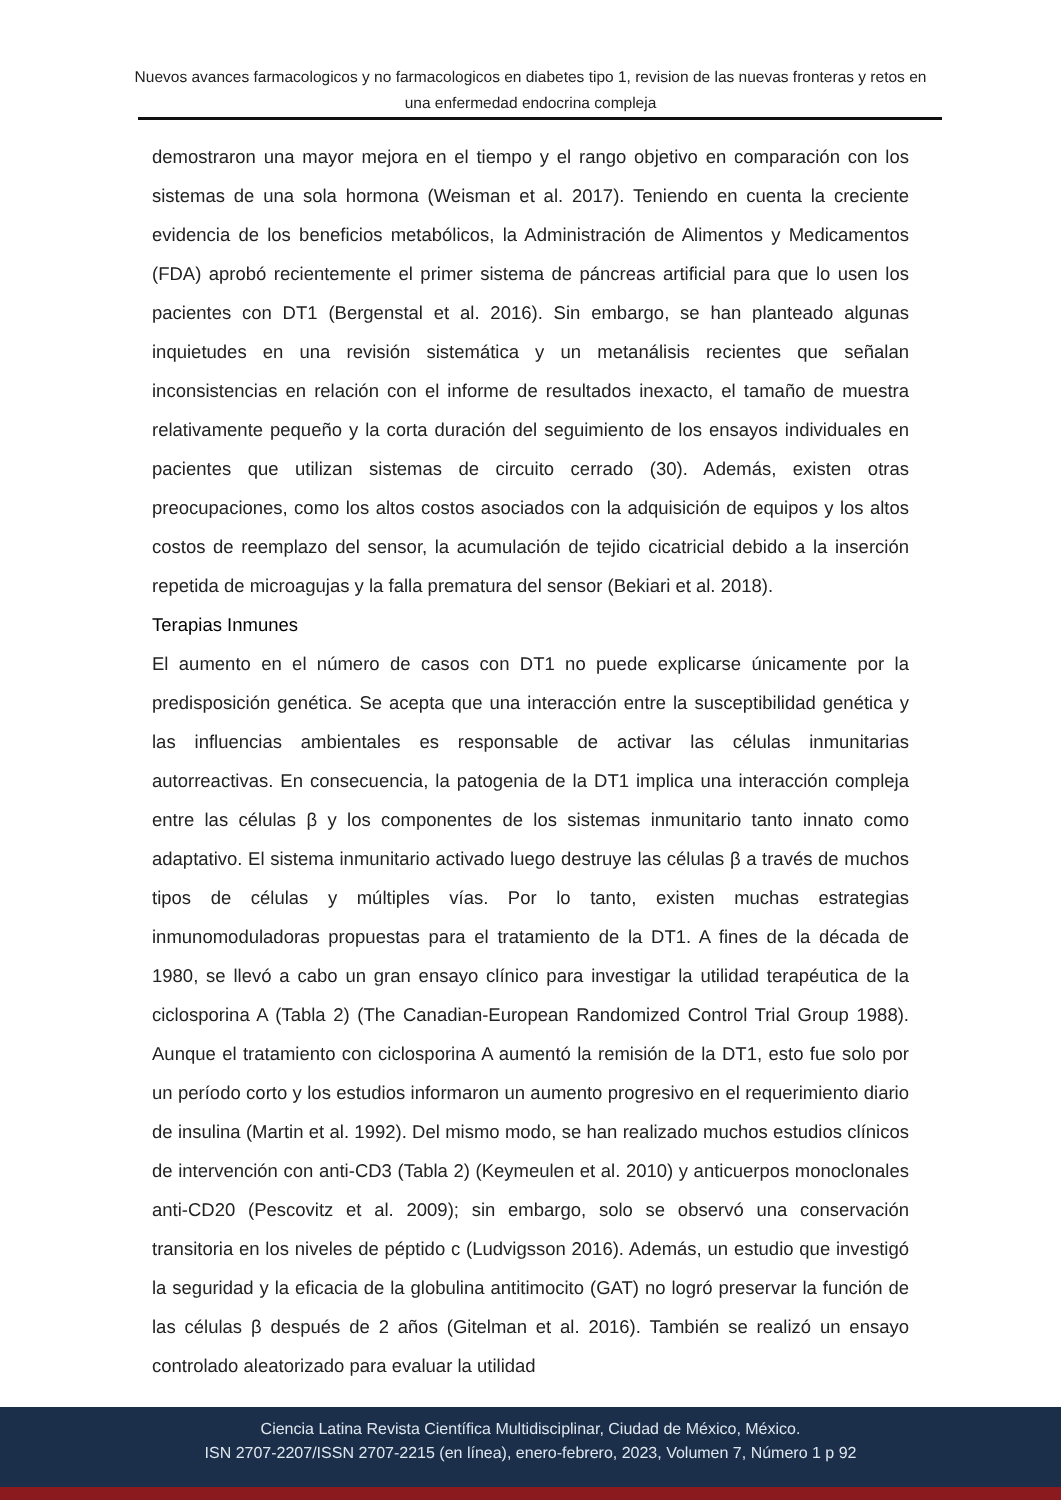Nuevos avances farmacologicos y no farmacologicos en diabetes tipo 1, revision de las nuevas fronteras y retos en una enfermedad endocrina compleja
demostraron una mayor mejora en el tiempo y el rango objetivo en comparación con los sistemas de una sola hormona (Weisman et al. 2017). Teniendo en cuenta la creciente evidencia de los beneficios metabólicos, la Administración de Alimentos y Medicamentos (FDA) aprobó recientemente el primer sistema de páncreas artificial para que lo usen los pacientes con DT1 (Bergenstal et al. 2016). Sin embargo, se han planteado algunas inquietudes en una revisión sistemática y un metanálisis recientes que señalan inconsistencias en relación con el informe de resultados inexacto, el tamaño de muestra relativamente pequeño y la corta duración del seguimiento de los ensayos individuales en pacientes que utilizan sistemas de circuito cerrado (30). Además, existen otras preocupaciones, como los altos costos asociados con la adquisición de equipos y los altos costos de reemplazo del sensor, la acumulación de tejido cicatricial debido a la inserción repetida de microagujas y la falla prematura del sensor (Bekiari et al. 2018).
Terapias Inmunes
El aumento en el número de casos con DT1 no puede explicarse únicamente por la predisposición genética. Se acepta que una interacción entre la susceptibilidad genética y las influencias ambientales es responsable de activar las células inmunitarias autorreactivas. En consecuencia, la patogenia de la DT1 implica una interacción compleja entre las células β y los componentes de los sistemas inmunitario tanto innato como adaptativo. El sistema inmunitario activado luego destruye las células β a través de muchos tipos de células y múltiples vías. Por lo tanto, existen muchas estrategias inmunomoduladoras propuestas para el tratamiento de la DT1. A fines de la década de 1980, se llevó a cabo un gran ensayo clínico para investigar la utilidad terapéutica de la ciclosporina A (Tabla 2) (The Canadian-European Randomized Control Trial Group 1988). Aunque el tratamiento con ciclosporina A aumentó la remisión de la DT1, esto fue solo por un período corto y los estudios informaron un aumento progresivo en el requerimiento diario de insulina (Martin et al. 1992). Del mismo modo, se han realizado muchos estudios clínicos de intervención con anti-CD3 (Tabla 2) (Keymeulen et al. 2010) y anticuerpos monoclonales anti-CD20 (Pescovitz et al. 2009); sin embargo, solo se observó una conservación transitoria en los niveles de péptido c (Ludvigsson 2016). Además, un estudio que investigó la seguridad y la eficacia de la globulina antitimocito (GAT) no logró preservar la función de las células β después de 2 años (Gitelman et al. 2016). También se realizó un ensayo controlado aleatorizado para evaluar la utilidad
Ciencia Latina Revista Científica Multidisciplinar, Ciudad de México, México.
ISN 2707-2207/ISSN 2707-2215 (en línea), enero-febrero, 2023, Volumen 7, Número 1 p 92